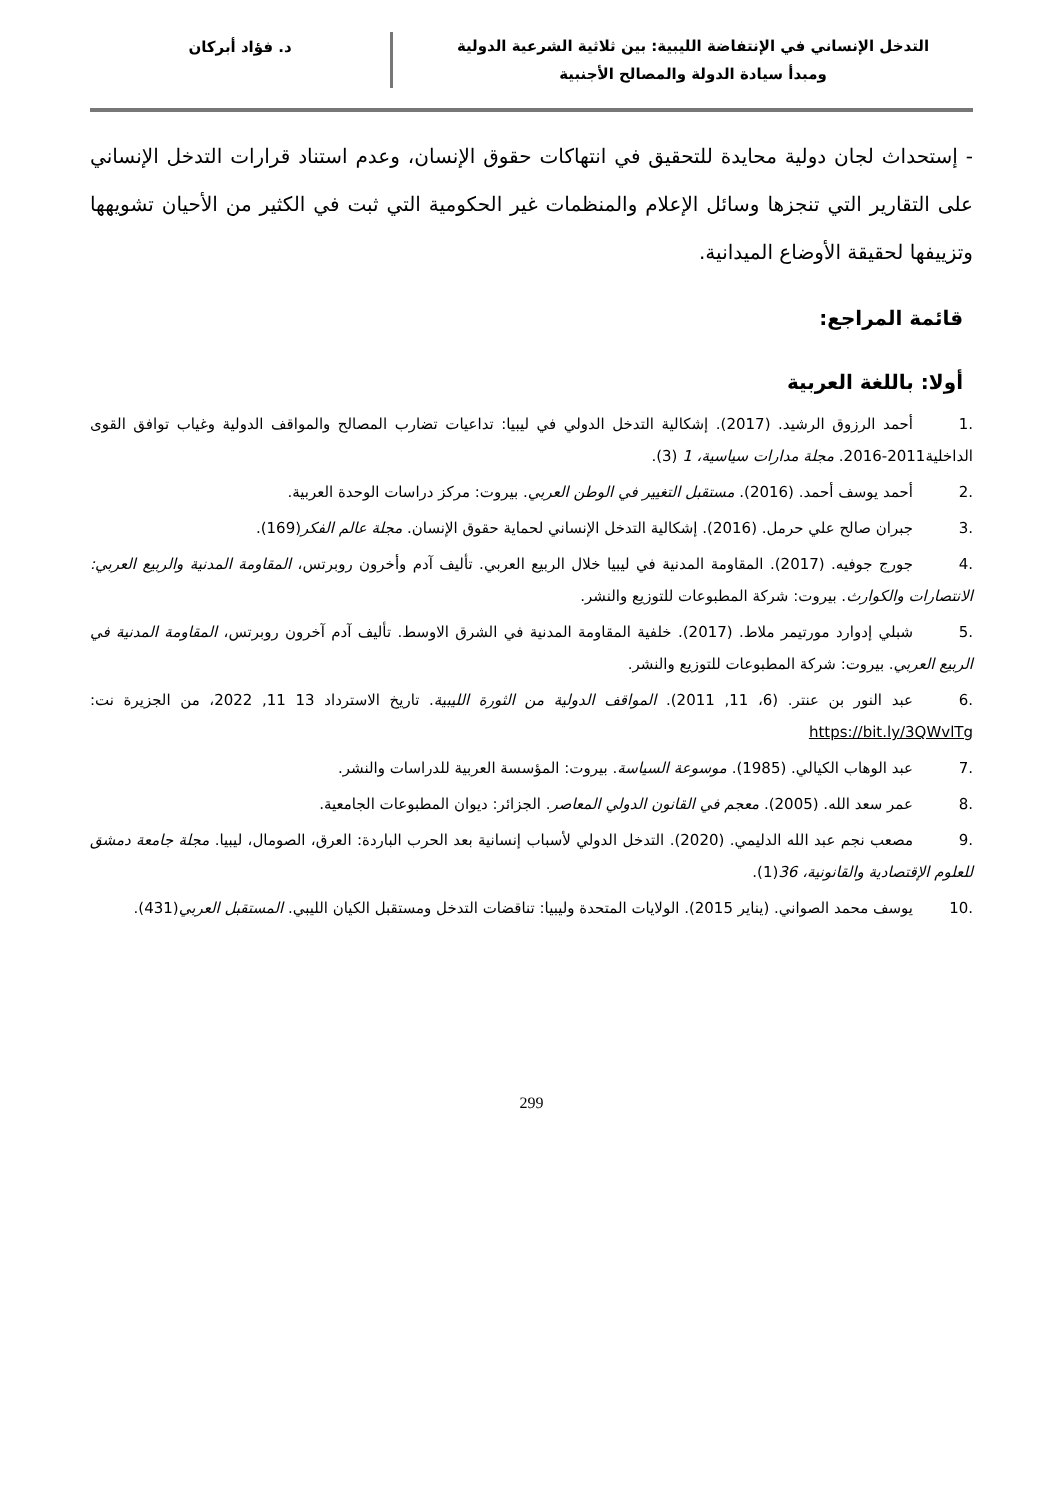التدخل الإنساني في الإنتفاضة الليبية: بين ثلاثية الشرعية الدولية
ومبدأ سيادة الدولة والمصالح الأجنبية
د. فؤاد أبركان
- إستحداث لجان دولية محايدة للتحقيق في انتهاكات حقوق الإنسان، وعدم استناد قرارات التدخل الإنساني على التقارير التي تنجزها وسائل الإعلام والمنظمات غير الحكومية التي ثبت في الكثير من الأحيان تشويهها وتزييفها لحقيقة الأوضاع الميدانية.
قائمة المراجع:
أولا: باللغة العربية
.1 أحمد الرزوق الرشيد. (2017). إشكالية التدخل الدولي في ليبيا: تداعيات تضارب المصالح والمواقف الدولية وغياب توافق القوى الداخلية2011-2016. مجلة مدارات سياسية، 1 (3).
.2 أحمد يوسف أحمد. (2016). مستقبل التغيير في الوطن العربي. بيروت: مركز دراسات الوحدة العربية.
.3 جبران صالح علي حرمل. (2016). إشكالية التدخل الإنساني لحماية حقوق الإنسان. مجلة عالم الفكر(169).
.4 جورج جوفيه. (2017). المقاومة المدنية في ليبيا خلال الربيع العربي. تأليف آدم وأخرون روبرتس، المقاومة المدنية والربيع العربي: الانتصارات والكوارث. بيروت: شركة المطبوعات للتوزيع والنشر.
.5 شبلي إدوارد مورتيمر ملاط. (2017). خلفية المقاومة المدنية في الشرق الاوسط. تأليف آدم آخرون روبرتس، المقاومة المدنية في الربيع العربي. بيروت: شركة المطبوعات للتوزيع والنشر.
.6 عبد النور بن عنتر. (6، 11, 2011). المواقف الدولية من الثورة الليبية. تاريخ الاسترداد 13 11, 2022، من الجزيرة نت: https://bit.ly/3QWvlTg
.7 عبد الوهاب الكيالي. (1985). موسوعة السياسة. بيروت: المؤسسة العربية للدراسات والنشر.
.8 عمر سعد الله. (2005). معجم في القانون الدولي المعاصر. الجزائر: ديوان المطبوعات الجامعية.
.9 مصعب نجم عبد الله الدليمي. (2020). التدخل الدولي لأسباب إنسانية بعد الحرب الباردة: العرق، الصومال، ليبيا. مجلة جامعة دمشق للعلوم الإقتصادية والقانونية، 36(1).
.10 يوسف محمد الصواني. (يناير 2015). الولايات المتحدة وليبيا: تناقضات التدخل ومستقبل الكيان الليبي. المستقبل العربي(431).
299